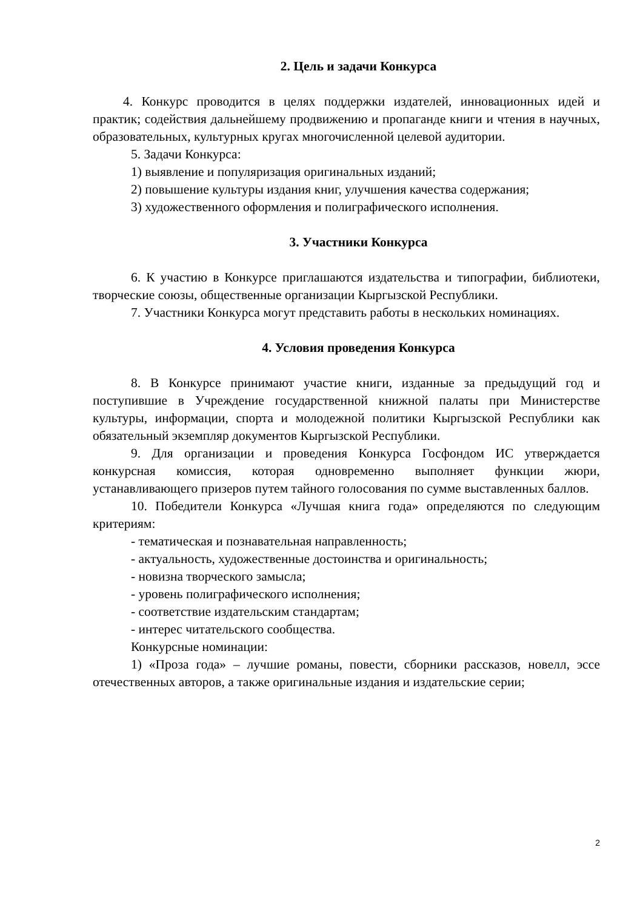2. Цель и задачи Конкурса
4. Конкурс проводится в целях поддержки издателей, инновационных идей и практик; содействия дальнейшему продвижению и пропаганде книги и чтения в научных, образовательных, культурных кругах многочисленной целевой аудитории.
5. Задачи Конкурса:
1) выявление и популяризация оригинальных изданий;
2) повышение культуры издания книг, улучшения качества содержания;
3) художественного оформления и полиграфического исполнения.
3. Участники Конкурса
6. К участию в Конкурсе приглашаются издательства и типографии, библиотеки, творческие союзы, общественные организации Кыргызской Республики.
7. Участники Конкурса могут представить работы в нескольких номинациях.
4. Условия проведения Конкурса
8. В Конкурсе принимают участие книги, изданные за предыдущий год и поступившие в Учреждение государственной книжной палаты при Министерстве культуры, информации, спорта и молодежной политики Кыргызской Республики как обязательный экземпляр документов Кыргызской Республики.
9. Для организации и проведения Конкурса Госфондом ИС утверждается конкурсная комиссия, которая одновременно выполняет функции жюри, устанавливающего призеров путем тайного голосования по сумме выставленных баллов.
10. Победители Конкурса «Лучшая книга года» определяются по следующим критериям:
- тематическая и познавательная направленность;
- актуальность, художественные достоинства и оригинальность;
- новизна творческого замысла;
- уровень полиграфического исполнения;
- соответствие издательским стандартам;
- интерес читательского сообщества.
Конкурсные номинации:
1) «Проза года» – лучшие романы, повести, сборники рассказов, новелл, эссе отечественных авторов, а также оригинальные издания и издательские серии;
2